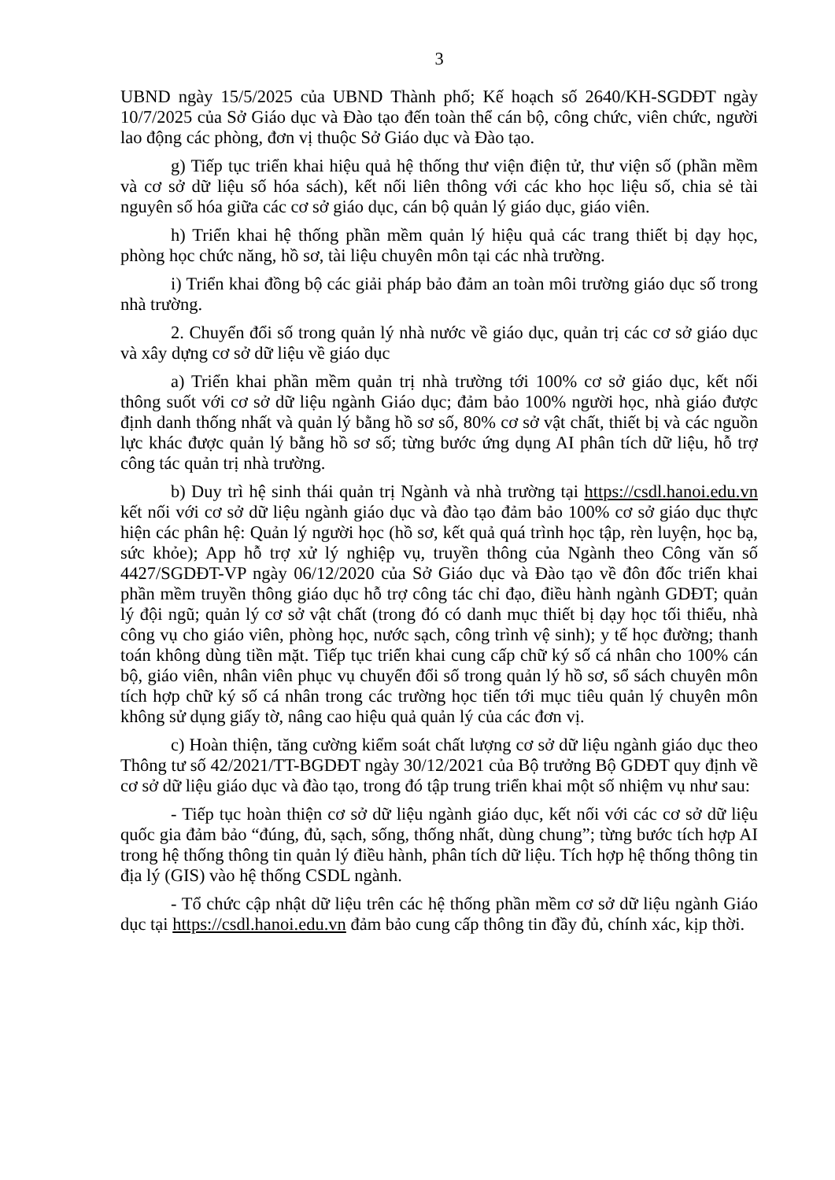3
UBND ngày 15/5/2025 của UBND Thành phố; Kế hoạch số 2640/KH-SGDĐT ngày 10/7/2025 của Sở Giáo dục và Đào tạo đến toàn thể cán bộ, công chức, viên chức, người lao động các phòng, đơn vị thuộc Sở Giáo dục và Đào tạo.
g) Tiếp tục triển khai hiệu quả hệ thống thư viện điện tử, thư viện số (phần mềm và cơ sở dữ liệu số hóa sách), kết nối liên thông với các kho học liệu số, chia sẻ tài nguyên số hóa giữa các cơ sở giáo dục, cán bộ quản lý giáo dục, giáo viên.
h) Triển khai hệ thống phần mềm quản lý hiệu quả các trang thiết bị dạy học, phòng học chức năng, hồ sơ, tài liệu chuyên môn tại các nhà trường.
i) Triển khai đồng bộ các giải pháp bảo đảm an toàn môi trường giáo dục số trong nhà trường.
2. Chuyển đổi số trong quản lý nhà nước về giáo dục, quản trị các cơ sở giáo dục và xây dựng cơ sở dữ liệu về giáo dục
a) Triển khai phần mềm quản trị nhà trường tới 100% cơ sở giáo dục, kết nối thông suốt với cơ sở dữ liệu ngành Giáo dục; đảm bảo 100% người học, nhà giáo được định danh thống nhất và quản lý bằng hồ sơ số, 80% cơ sở vật chất, thiết bị và các nguồn lực khác được quản lý bằng hồ sơ số; từng bước ứng dụng AI phân tích dữ liệu, hỗ trợ công tác quản trị nhà trường.
b) Duy trì hệ sinh thái quản trị Ngành và nhà trường tại https://csdl.hanoi.edu.vn kết nối với cơ sở dữ liệu ngành giáo dục và đào tạo đảm bảo 100% cơ sở giáo dục thực hiện các phân hệ: Quản lý người học (hồ sơ, kết quả quá trình học tập, rèn luyện, học bạ, sức khỏe); App hỗ trợ xử lý nghiệp vụ, truyền thông của Ngành theo Công văn số 4427/SGDĐT-VP ngày 06/12/2020 của Sở Giáo dục và Đào tạo về đôn đốc triển khai phần mềm truyền thông giáo dục hỗ trợ công tác chỉ đạo, điều hành ngành GDĐT; quản lý đội ngũ; quản lý cơ sở vật chất (trong đó có danh mục thiết bị dạy học tối thiểu, nhà công vụ cho giáo viên, phòng học, nước sạch, công trình vệ sinh); y tế học đường; thanh toán không dùng tiền mặt. Tiếp tục triển khai cung cấp chữ ký số cá nhân cho 100% cán bộ, giáo viên, nhân viên phục vụ chuyển đổi số trong quản lý hồ sơ, sổ sách chuyên môn tích hợp chữ ký số cá nhân trong các trường học tiến tới mục tiêu quản lý chuyên môn không sử dụng giấy tờ, nâng cao hiệu quả quản lý của các đơn vị.
c) Hoàn thiện, tăng cường kiểm soát chất lượng cơ sở dữ liệu ngành giáo dục theo Thông tư số 42/2021/TT-BGDĐT ngày 30/12/2021 của Bộ trưởng Bộ GDĐT quy định về cơ sở dữ liệu giáo dục và đào tạo, trong đó tập trung triển khai một số nhiệm vụ như sau:
- Tiếp tục hoàn thiện cơ sở dữ liệu ngành giáo dục, kết nối với các cơ sở dữ liệu quốc gia đảm bảo “đúng, đủ, sạch, sống, thống nhất, dùng chung”; từng bước tích hợp AI trong hệ thống thông tin quản lý điều hành, phân tích dữ liệu. Tích hợp hệ thống thông tin địa lý (GIS) vào hệ thống CSDL ngành.
- Tổ chức cập nhật dữ liệu trên các hệ thống phần mềm cơ sở dữ liệu ngành Giáo dục tại https://csdl.hanoi.edu.vn đảm bảo cung cấp thông tin đầy đủ, chính xác, kịp thời.